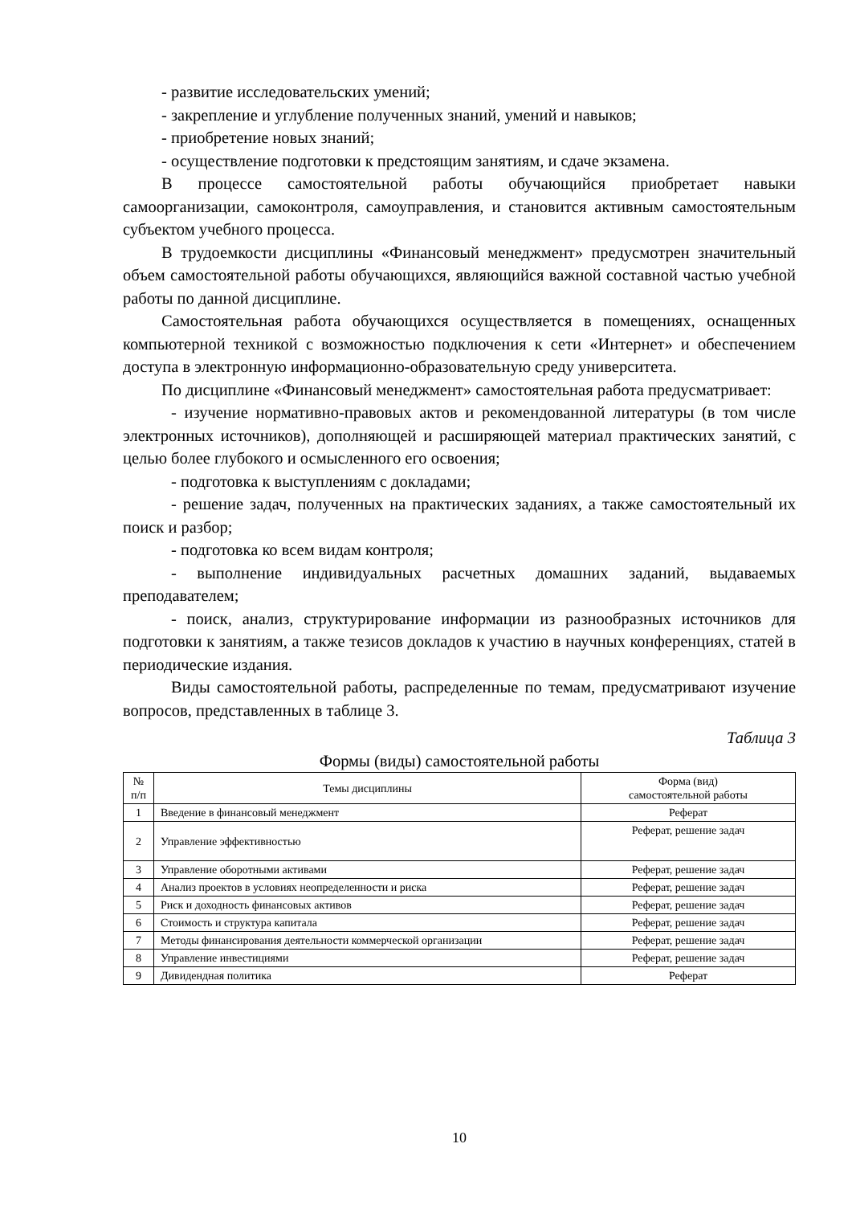- развитие исследовательских умений;
- закрепление и углубление полученных знаний, умений и навыков;
- приобретение новых знаний;
- осуществление подготовки к предстоящим занятиям, и сдаче экзамена.
В процессе самостоятельной работы обучающийся приобретает навыки самоорганизации, самоконтроля, самоуправления, и становится активным самостоятельным субъектом учебного процесса.
В трудоемкости дисциплины «Финансовый менеджмент» предусмотрен значительный объем самостоятельной работы обучающихся, являющийся важной составной частью учебной работы по данной дисциплине.
Самостоятельная работа обучающихся осуществляется в помещениях, оснащенных компьютерной техникой с возможностью подключения к сети «Интернет» и обеспечением доступа в электронную информационно-образовательную среду университета.
По дисциплине «Финансовый менеджмент» самостоятельная работа предусматривает:
- изучение нормативно-правовых актов и рекомендованной литературы (в том числе электронных источников), дополняющей и расширяющей материал практических занятий, с целью более глубокого и осмысленного его освоения;
- подготовка к выступлениям с докладами;
- решение задач, полученных на практических заданиях, а также самостоятельный их поиск и разбор;
- подготовка ко всем видам контроля;
- выполнение индивидуальных расчетных домашних заданий, выдаваемых преподавателем;
- поиск, анализ, структурирование информации из разнообразных источников для подготовки к занятиям, а также тезисов докладов к участию в научных конференциях, статей в периодические издания.
Виды самостоятельной работы, распределенные по темам, предусматривают изучение вопросов, представленных в таблице 3.
Таблица 3
Формы (виды) самостоятельной работы
| № п/п | Темы дисциплины | Форма (вид) самостоятельной работы |
| --- | --- | --- |
| 1 | Введение в финансовый менеджмент | Реферат |
| 2 | Управление эффективностью | Реферат, решение задач |
| 3 | Управление оборотными активами | Реферат, решение задач |
| 4 | Анализ проектов в условиях неопределенности и риска | Реферат, решение задач |
| 5 | Риск и доходность финансовых активов | Реферат, решение задач |
| 6 | Стоимость и структура капитала | Реферат, решение задач |
| 7 | Методы финансирования деятельности коммерческой организации | Реферат, решение задач |
| 8 | Управление инвестициями | Реферат, решение задач |
| 9 | Дивидендная политика | Реферат |
10